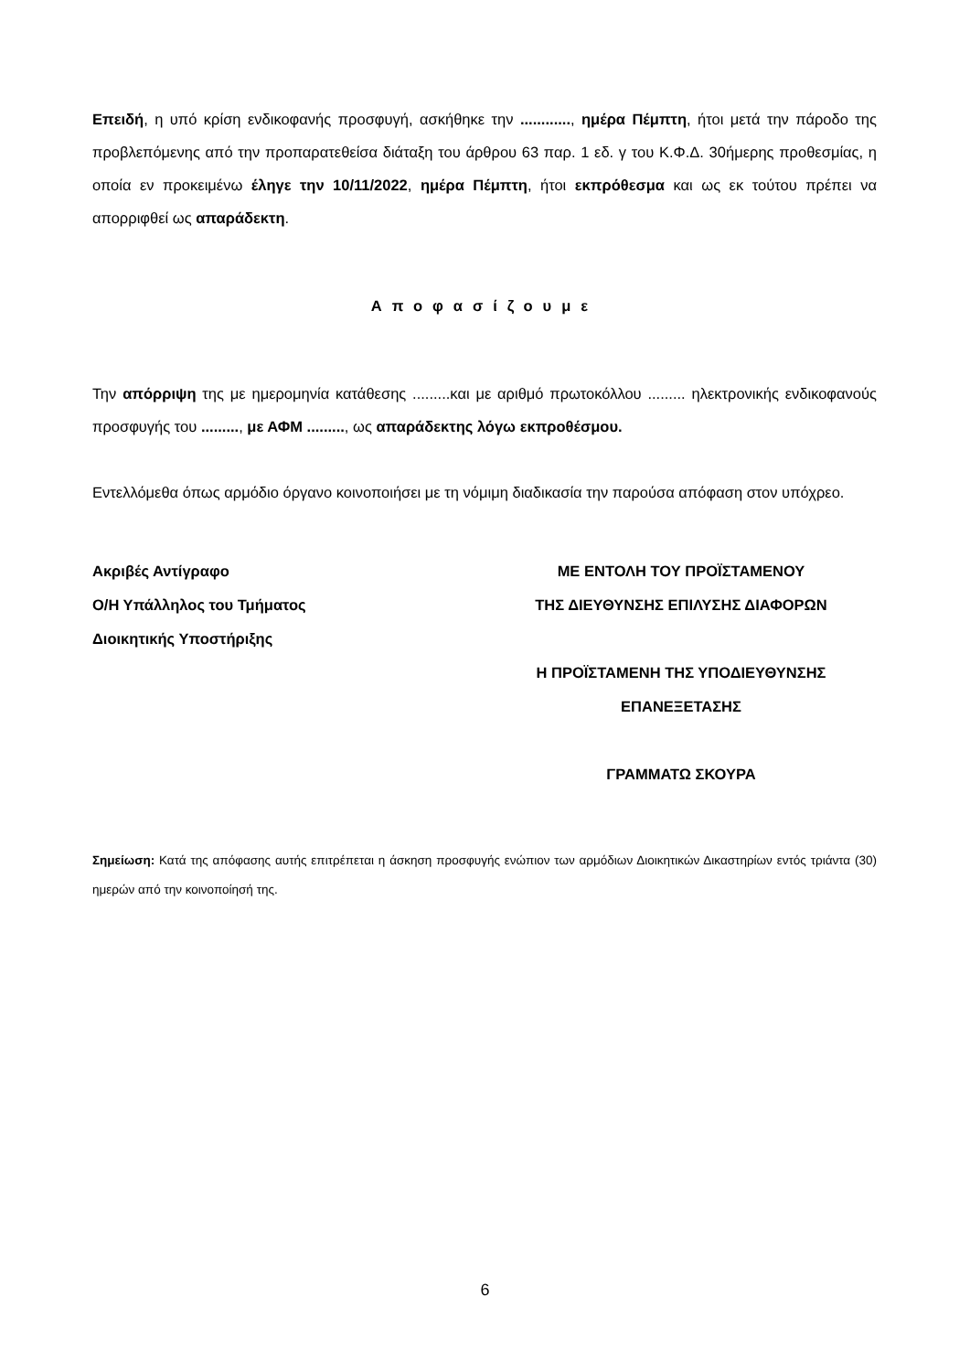Επειδή, η υπό κρίση ενδικοφανής προσφυγή, ασκήθηκε την ............, ημέρα Πέμπτη, ήτοι μετά την πάροδο της προβλεπόμενης από την προπαρατεθείσα διάταξη του άρθρου 63 παρ. 1 εδ. γ του Κ.Φ.Δ. 30ήμερης προθεσμίας, η οποία εν προκειμένω έληγε την 10/11/2022, ημέρα Πέμπτη, ήτοι εκπρόθεσμα και ως εκ τούτου πρέπει να απορριφθεί ως απαράδεκτη.
Αποφασίζουμε
Την απόρριψη της με ημερομηνία κατάθεσης .........και με αριθμό πρωτοκόλλου ......... ηλεκτρονικής ενδικοφανούς προσφυγής του ........., με ΑΦΜ ........., ως απαράδεκτης λόγω εκπροθέσμου.
Εντελλόμεθα όπως αρμόδιο όργανο κοινοποιήσει με τη νόμιμη διαδικασία την παρούσα απόφαση στον υπόχρεο.
Ακριβές Αντίγραφο
Ο/Η Υπάλληλος του Τμήματος
Διοικητικής Υποστήριξης
ΜΕ ΕΝΤΟΛΗ ΤΟΥ ΠΡΟΪΣΤΑΜΕΝΟΥ
ΤΗΣ ΔΙΕΥΘΥΝΣΗΣ ΕΠΙΛΥΣΗΣ ΔΙΑΦΟΡΩΝ
Η ΠΡΟΪΣΤΑΜΕΝΗ ΤΗΣ ΥΠΟΔΙΕΥΘΥΝΣΗΣ
ΕΠΑΝΕΞΕΤΑΣΗΣ
ΓΡΑΜΜΑΤΩ ΣΚΟΥΡΑ
Σημείωση: Κατά της απόφασης αυτής επιτρέπεται η άσκηση προσφυγής ενώπιον των αρμόδιων Διοικητικών Δικαστηρίων εντός τριάντα (30) ημερών από την κοινοποίησή της.
6